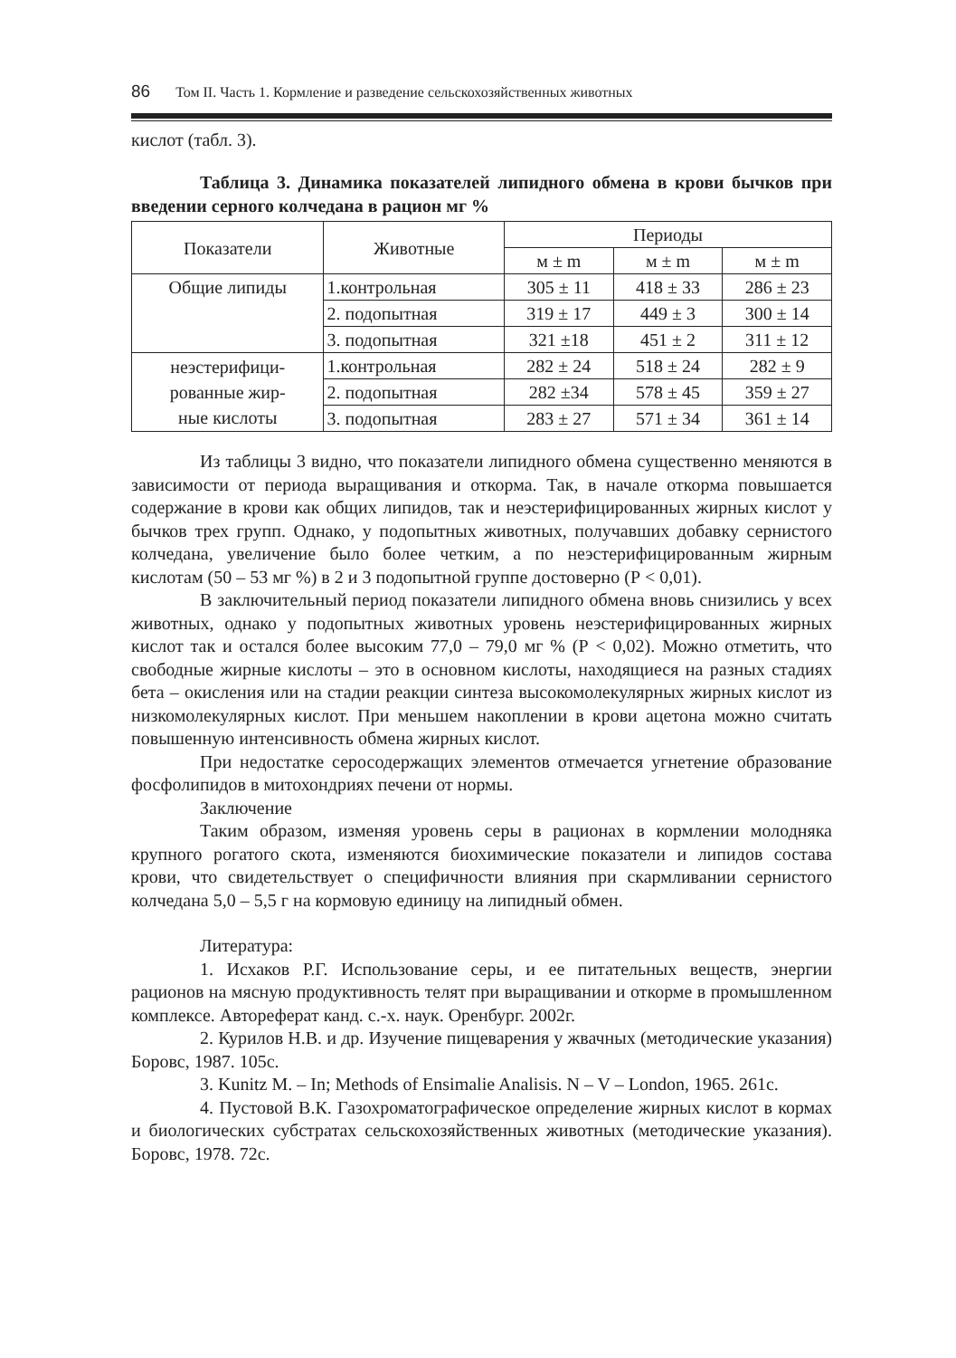86 Том II. Часть 1. Кормление и разведение сельскохозяйственных животных
кислот (табл. 3).
Таблица 3. Динамика показателей липидного обмена в крови бычков при введении серного колчедана в рацион мг %
| Показатели | Животные | Периоды | | |
| --- | --- | --- | --- | --- |
| | | м ± m | м ± m | м ± m |
| Общие липиды | 1.контрольная | 305 ± 11 | 418 ± 33 | 286 ± 23 |
| | 2. подопытная | 319 ± 17 | 449 ± 3 | 300 ± 14 |
| | 3. подопытная | 321 ±18 | 451 ± 2 | 311 ± 12 |
| неэстерифици- рованные жир- ные кислоты | 1.контрольная | 282 ± 24 | 518 ± 24 | 282 ± 9 |
| | 2. подопытная | 282 ±34 | 578 ± 45 | 359 ± 27 |
| | 3. подопытная | 283 ± 27 | 571 ± 34 | 361 ± 14 |
Из таблицы 3 видно, что показатели липидного обмена существенно меняются в зависимости от периода выращивания и откорма. Так, в начале откорма повышается содержание в крови как общих липидов, так и неэстерифицированных жирных кислот у бычков трех групп. Однако, у подопытных животных, получавших добавку сернистого колчедана, увеличение было более четким, а по неэстерифицированным жирным кислотам (50 – 53 мг %) в 2 и 3 подопытной группе достоверно (Р < 0,01).
В заключительный период показатели липидного обмена вновь снизились у всех животных, однако у подопытных животных уровень неэстерифицированных жирных кислот так и остался более высоким 77,0 – 79,0 мг % (Р < 0,02). Можно отметить, что свободные жирные кислоты – это в основном кислоты, находящиеся на разных стадиях бета – окисления или на стадии реакции синтеза высокомолекулярных жирных кислот из низкомолекулярных кислот. При меньшем накоплении в крови ацетона можно считать повышенную интенсивность обмена жирных кислот.
При недостатке серосодержащих элементов отмечается угнетение образование фосфолипидов в митохондриях печени от нормы.
Заключение
Таким образом, изменяя уровень серы в рационах в кормлении молодняка крупного рогатого скота, изменяются биохимические показатели и липидов состава крови, что свидетельствует о специфичности влияния при скармливании сернистого колчедана 5,0 – 5,5 г на кормовую единицу на липидный обмен.
Литература:
1. Исхаков Р.Г. Использование серы, и ее питательных веществ, энергии рационов на мясную продуктивность телят при выращивании и откорме в промышленном комплексе. Автореферат канд. с.-х. наук. Оренбург. 2002г.
2. Курилов Н.В. и др. Изучение пищеварения у жвачных (методические указания) Боровс, 1987. 105с.
3. Kunitz M. – In; Methods of Ensimalie Analisis. N – V – London, 1965. 261с.
4. Пустовой В.К. Газохроматографическое определение жирных кислот в кормах и биологических субстратах сельскохозяйственных животных (методические указания). Боровс, 1978. 72с.